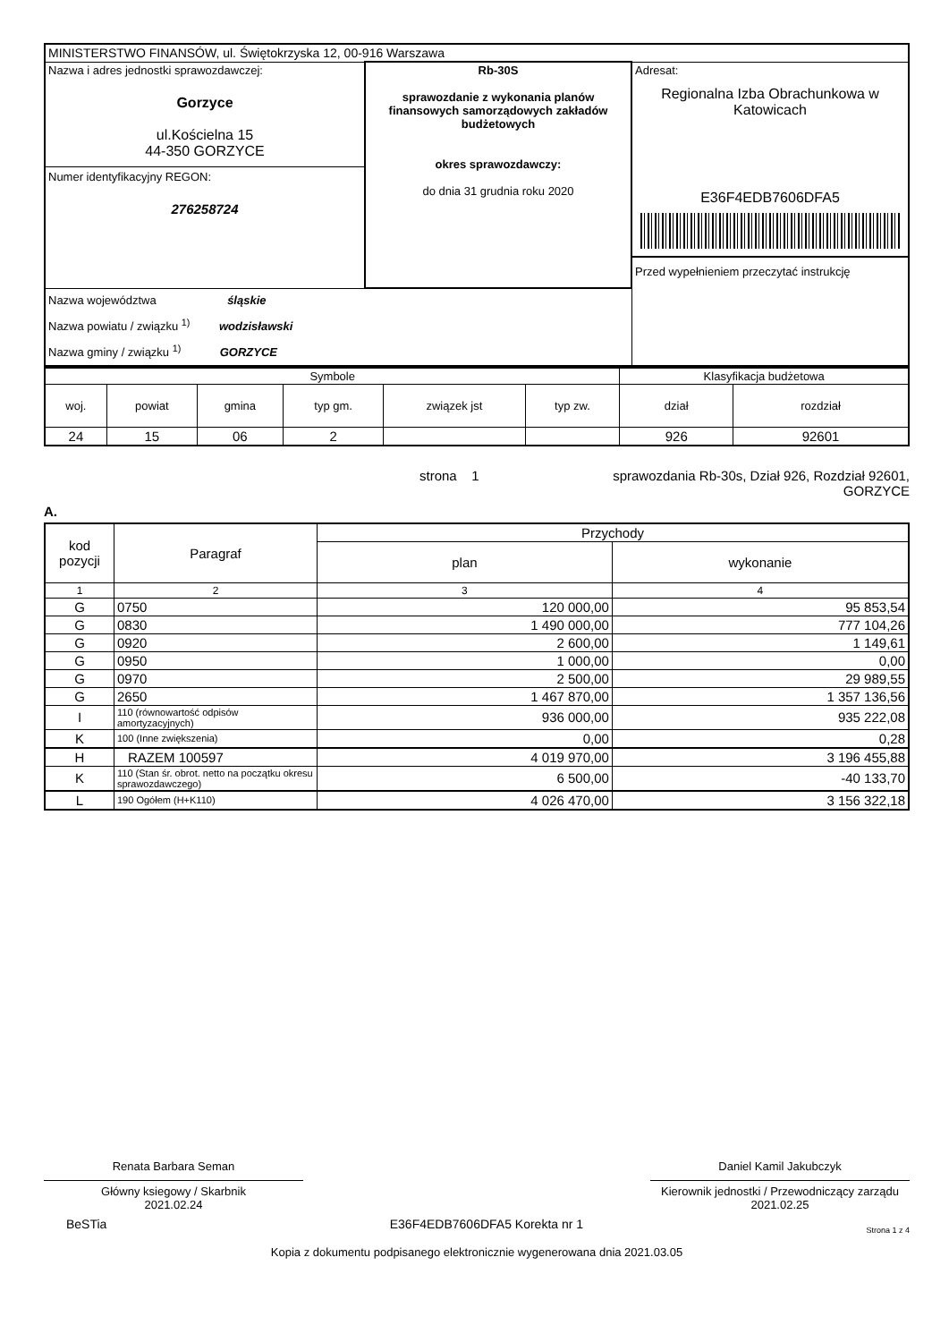| MINISTERSTWO FINANSÓW, ul. Świętokrzyska 12, 00-916 Warszawa | | |
| Nazwa i adres jednostki sprawozdawczej: Gorzyce ul.Kościelna 15 44-350 GORZYCE Numer identyfikacyjny REGON: 276258724 | Rb-30S sprawozdanie z wykonania planów finansowych samorządowych zakładów budżetowych okres sprawozdawczy: do dnia 31 grudnia roku 2020 | Adresat: Regionalna Izba Obrachunkowa w Katowicach E36F4EDB7606DFA5 Przed wypełnieniem przeczytać instrukcję |
| Nazwa województwa śląskie Nazwa powiatu / związku <sup>1)</sup> wodzisławski Nazwa gminy / związku <sup>1)</sup> GORZYCE | | |
| Symbole | | | | | | Klasyfikacja budżetowa | |
| woj. | powiat | gmina | typ gm. | związek jst | typ zw. | dział | rozdział |
| 24 | 15 | 06 | 2 | | | 926 | 92601 |
A.
strona 1 sprawozdania Rb-30s, Dział 926, Rozdział 92601,
GORZYCE
| kod pozycji | Paragraf | Przychody | |
| --- | --- | --- | --- |
| | | plan | wykonanie |
| 1 | 2 | 3 | 4 |
| G | 0750 | 120 000,00 | 95 853,54 |
| G | 0830 | 1 490 000,00 | 777 104,26 |
| G | 0920 | 2 600,00 | 1 149,61 |
| G | 0950 | 1 000,00 | 0,00 |
| G | 0970 | 2 500,00 | 29 989,55 |
| G | 2650 | 1 467 870,00 | 1 357 136,56 |
| I | 110 (równowartość odpisów amortyzacyjnych) | 936 000,00 | 935 222,08 |
| K | 100 (Inne zwiększenia) | 0,00 | 0,28 |
| H | RAZEM 100597 | 4 019 970,00 | 3 196 455,88 |
| K | 110 (Stan śr. obrot. netto na początku okresu sprawozdawczego) | 6 500,00 | -40 133,70 |
| L | 190 Ogółem (H+K110) | 4 026 470,00 | 3 156 322,18 |
Renata Barbara Seman
Główny ksiegowy / Skarbnik
2021.02.24
Daniel Kamil Jakubczyk
Kierownik jednostki / Przewodniczący zarządu
2021.02.25
BeSTia E36F4EDB7606DFA5 Korekta nr 1 Strona 1 z 4
Kopia z dokumentu podpisanego elektronicznie wygenerowana dnia 2021.03.05